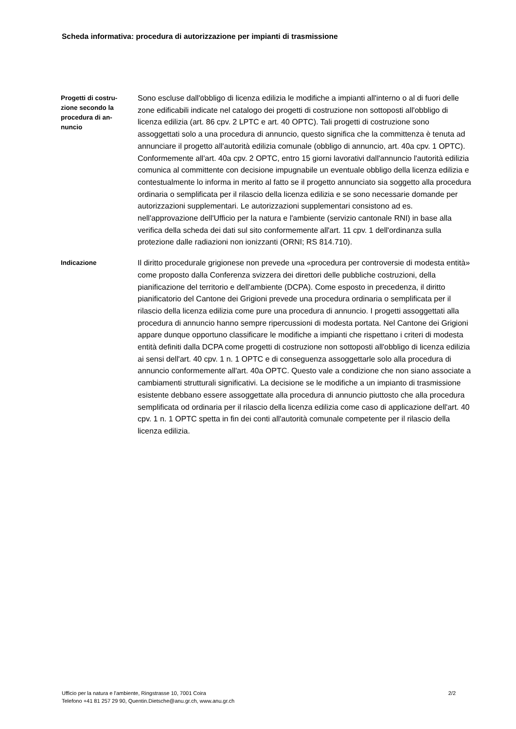Scheda informativa: procedura di autorizzazione per impianti di trasmissione
Progetti di costru-
zione secondo la
procedura di an-
nuncio
Sono escluse dall'obbligo di licenza edilizia le modifiche a impianti all'interno o al di fuori delle zone edificabili indicate nel catalogo dei progetti di costruzione non sottoposti all'obbligo di licenza edilizia (art. 86 cpv. 2 LPTC e art. 40 OPTC). Tali progetti di costruzione sono assoggettati solo a una procedura di annuncio, questo significa che la committenza è tenuta ad annunciare il progetto all'autorità edilizia comunale (obbligo di annuncio, art. 40a cpv. 1 OPTC). Conformemente all'art. 40a cpv. 2 OPTC, entro 15 giorni lavorativi dall'annuncio l'autorità edilizia comunica al committente con decisione impugnabile un eventuale obbligo della licenza edilizia e contestualmente lo informa in merito al fatto se il progetto annunciato sia soggetto alla procedura ordinaria o semplificata per il rilascio della licenza edilizia e se sono necessarie domande per autorizzazioni supplementari. Le autorizzazioni supplementari consistono ad es. nell'approvazione dell'Ufficio per la natura e l'ambiente (servizio cantonale RNI) in base alla verifica della scheda dei dati sul sito conformemente all'art. 11 cpv. 1 dell'ordinanza sulla protezione dalle radiazioni non ionizzanti (ORNI; RS 814.710).
Indicazione
Il diritto procedurale grigionese non prevede una «procedura per controversie di modesta entità» come proposto dalla Conferenza svizzera dei direttori delle pubbliche costruzioni, della pianificazione del territorio e dell'ambiente (DCPA). Come esposto in precedenza, il diritto pianificatorio del Cantone dei Grigioni prevede una procedura ordinaria o semplificata per il rilascio della licenza edilizia come pure una procedura di annuncio. I progetti assoggettati alla procedura di annuncio hanno sempre ripercussioni di modesta portata. Nel Cantone dei Grigioni appare dunque opportuno classificare le modifiche a impianti che rispettano i criteri di modesta entità definiti dalla DCPA come progetti di costruzione non sottoposti all'obbligo di licenza edilizia ai sensi dell'art. 40 cpv. 1 n. 1 OPTC e di conseguenza assoggettarle solo alla procedura di annuncio conformemente all'art. 40a OPTC. Questo vale a condizione che non siano associate a cambiamenti strutturali significativi. La decisione se le modifiche a un impianto di trasmissione esistente debbano essere assoggettate alla procedura di annuncio piuttosto che alla procedura semplificata od ordinaria per il rilascio della licenza edilizia come caso di applicazione dell'art. 40 cpv. 1 n. 1 OPTC spetta in fin dei conti all'autorità comunale competente per il rilascio della licenza edilizia.
2/2 Ufficio per la natura e l'ambiente, Ringstrasse 10, 7001 Coira
Telefono +41 81 257 29 90, Quentin.Dietsche@anu.gr.ch, www.anu.gr.ch